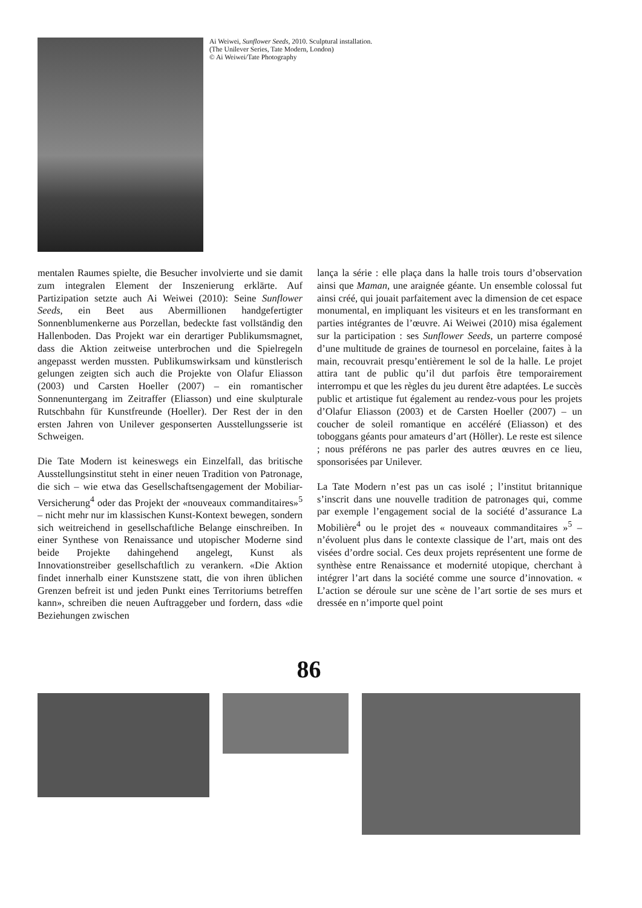Ai Weiwei, Sunflower Seeds, 2010. Sculptural installation.
(The Unilever Series, Tate Modern, London)
© Ai Weiwei/Tate Photography
mentalen Raumes spielte, die Besucher involvierte und sie damit zum integralen Element der Inszenierung erklärte. Auf Partizipation setzte auch Ai Weiwei (2010): Seine Sunflower Seeds, ein Beet aus Abermillionen handgefertigter Sonnenblumenkerne aus Porzellan, bedeckte fast vollständig den Hallenboden. Das Projekt war ein derartiger Publikumsmagnet, dass die Aktion zeitweise unterbrochen und die Spielregeln angepasst werden mussten. Publikumswirksam und künstlerisch gelungen zeigten sich auch die Projekte von Olafur Eliasson (2003) und Carsten Hoeller (2007) – ein romantischer Sonnenuntergang im Zeitraffer (Eliasson) und eine skulpturale Rutschbahn für Kunstfreunde (Hoeller). Der Rest der in den ersten Jahren von Unilever gesponserten Ausstellungsserie ist Schweigen.
Die Tate Modern ist keineswegs ein Einzelfall, das britische Ausstellungsinstitut steht in einer neuen Tradition von Patronage, die sich – wie etwa das Gesellschaftsengagement der Mobiliar-Versicherung<sup>4</sup> oder das Projekt der «nouveaux commanditaires»<sup>5</sup> – nicht mehr nur im klassischen Kunst-Kontext bewegen, sondern sich weitreichend in gesellschaftliche Belange einschreiben. In einer Synthese von Renaissance und utopischer Moderne sind beide Projekte dahingehend angelegt, Kunst als Innovationstreiber gesellschaftlich zu verankern. «Die Aktion findet innerhalb einer Kunstszene statt, die von ihren üblichen Grenzen befreit ist und jeden Punkt eines Territoriums betreffen kann», schreiben die neuen Auftraggeber und fordern, dass «die Beziehungen zwischen
lança la série : elle plaça dans la halle trois tours d’observation ainsi que Maman, une araignée géante. Un ensemble colossal fut ainsi créé, qui jouait parfaitement avec la dimension de cet espace monumental, en impliquant les visiteurs et en les transformant en parties intégrantes de l’œuvre. Ai Weiwei (2010) misa également sur la participation : ses Sunflower Seeds, un parterre composé d’une multitude de graines de tournesol en porcelaine, faites à la main, recouvrait presqu’entièrement le sol de la halle. Le projet attira tant de public qu’il dut parfois être temporairement interrompu et que les règles du jeu durent être adaptées. Le succès public et artistique fut également au rendez-vous pour les projets d’Olafur Eliasson (2003) et de Carsten Hoeller (2007) – un coucher de soleil romantique en accéléré (Eliasson) et des toboggans géants pour amateurs d’art (Höller). Le reste est silence ; nous préférons ne pas parler des autres œuvres en ce lieu, sponsorisées par Unilever.
La Tate Modern n’est pas un cas isolé ; l’institut britannique s’inscrit dans une nouvelle tradition de patronages qui, comme par exemple l’engagement social de la société d’assurance La Mobilière<sup>4</sup> ou le projet des « nouveaux commanditaires »<sup>5</sup> – n’évoluent plus dans le contexte classique de l’art, mais ont des visées d’ordre social. Ces deux projets représentent une forme de synthèse entre Renaissance et modernité utopique, cherchant à intégrer l’art dans la société comme une source d’innovation. « L’action se déroule sur une scène de l’art sortie de ses murs et dressée en n’importe quel point
86